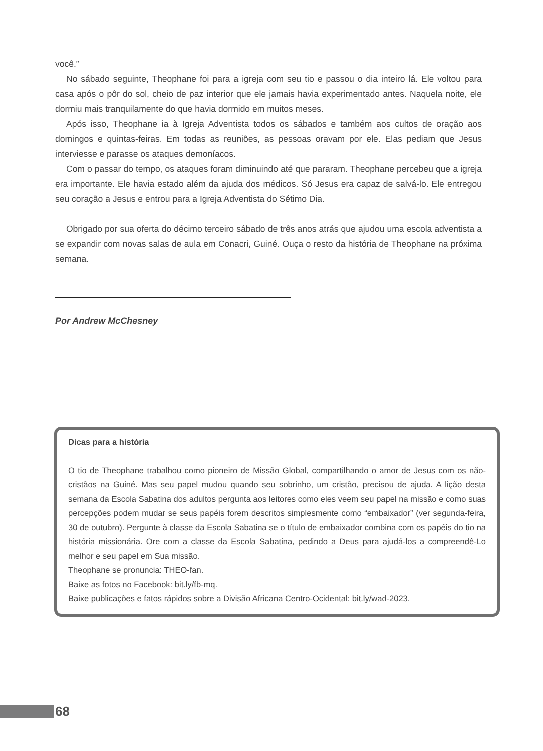você.”
No sábado seguinte, Theophane foi para a igreja com seu tio e passou o dia inteiro lá. Ele voltou para casa após o pôr do sol, cheio de paz interior que ele jamais havia experimentado antes. Naquela noite, ele dormiu mais tranquilamente do que havia dormido em muitos meses.
Após isso, Theophane ia à Igreja Adventista todos os sábados e também aos cultos de oração aos domingos e quintas-feiras. Em todas as reuniões, as pessoas oravam por ele. Elas pediam que Jesus interviesse e parasse os ataques demoníacos.
Com o passar do tempo, os ataques foram diminuindo até que pararam. Theophane percebeu que a igreja era importante. Ele havia estado além da ajuda dos médicos. Só Jesus era capaz de salvá-lo. Ele entregou seu coração a Jesus e entrou para a Igreja Adventista do Sétimo Dia.
Obrigado por sua oferta do décimo terceiro sábado de três anos atrás que ajudou uma escola adventista a se expandir com novas salas de aula em Conacri, Guiné. Ouça o resto da história de Theophane na próxima semana.
Por Andrew McChesney
Dicas para a história
O tio de Theophane trabalhou como pioneiro de Missão Global, compartilhando o amor de Jesus com os não-cristãos na Guiné. Mas seu papel mudou quando seu sobrinho, um cristão, precisou de ajuda. A lição desta semana da Escola Sabatina dos adultos pergunta aos leitores como eles veem seu papel na missão e como suas percepções podem mudar se seus papéis forem descritos simplesmente como “embaixador” (ver segunda-feira, 30 de outubro). Pergunte à classe da Escola Sabatina se o título de embaixador combina com os papéis do tio na história missionária. Ore com a classe da Escola Sabatina, pedindo a Deus para ajudá-los a compreendê-Lo melhor e seu papel em Sua missão.
Theophane se pronuncia: THEO-fan.
Baixe as fotos no Facebook: bit.ly/fb-mq.
Baixe publicações e fatos rápidos sobre a Divisão Africana Centro-Ocidental: bit.ly/wad-2023.
68